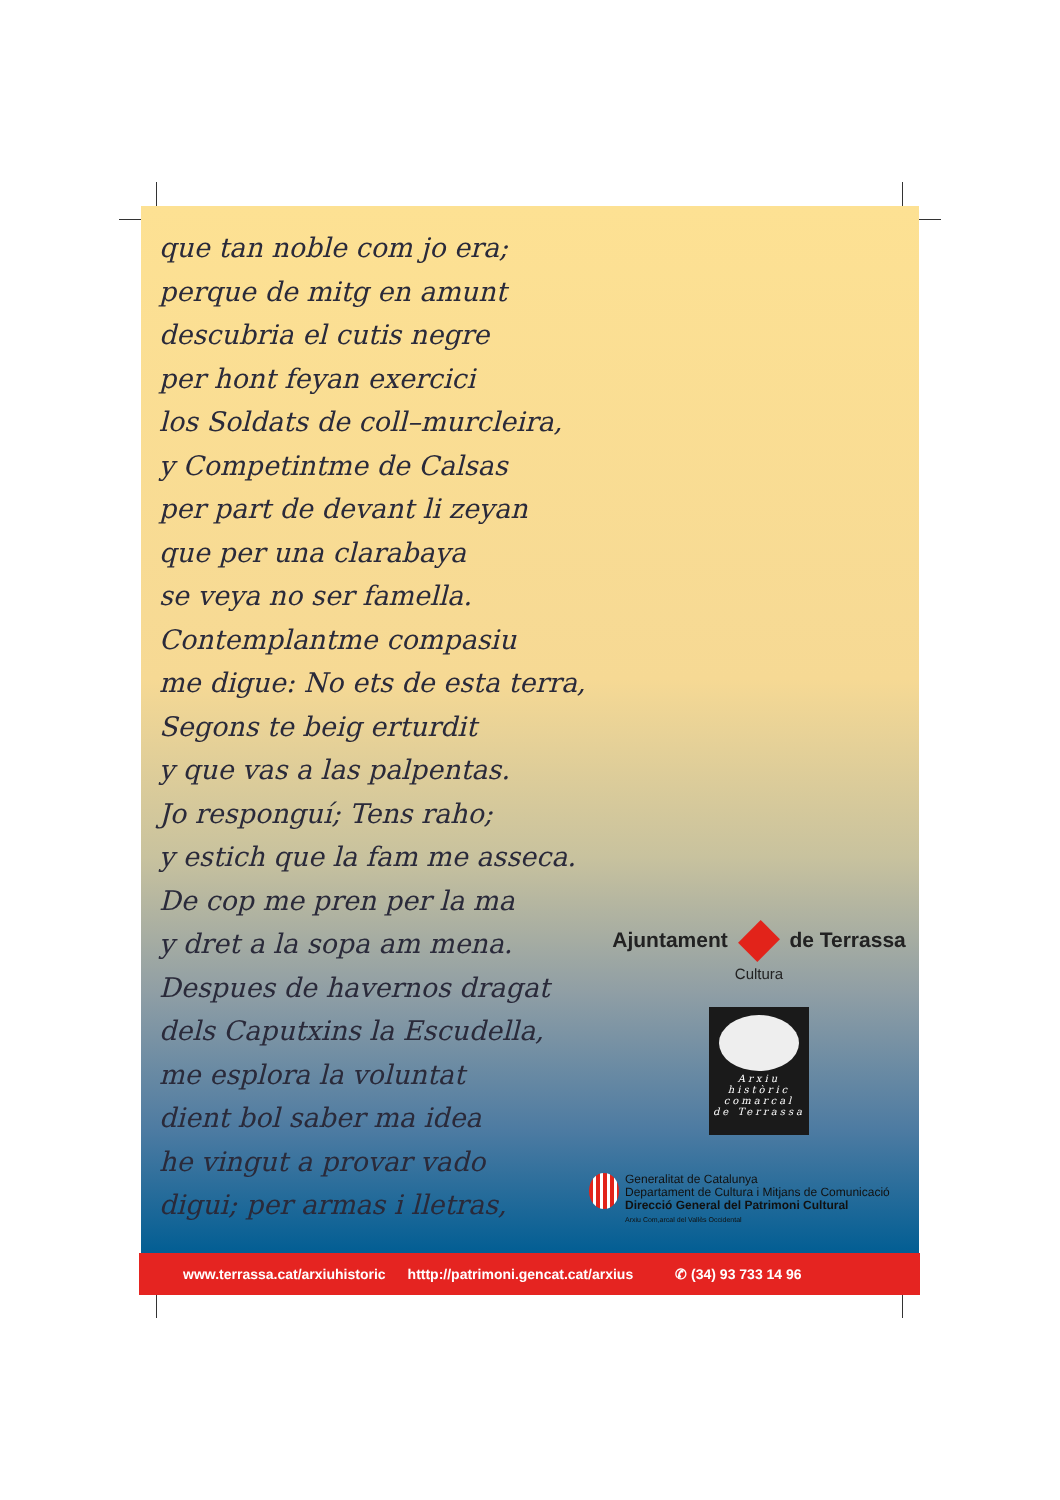que tan noble com jo era;
perque de mitg en amunt
descubria el cutis negre
per hont feyan exercici
los Soldats de coll–murcleira,
y Competintme de Calsas
per part de devant li zeyan
que per una clarabaya
se veya no ser famella.
Contemplantme compasiu
me digue: No ets de esta terra,
Segons te beig erturdit
y que vas a las palpentas.
Jo responguí; Tens raho;
y estich que la fam me asseca.
De cop me pren per la ma
y dret a la sopa am mena.
Despues de havernos dragat
dels Caputxins la Escudella,
me esplora la voluntat
dient bol saber ma idea
he vingut a provar vado
digui; per armas i lletras,
Ajuntament de Terrassa
Cultura
Arxiu
històric
comarcal
de Terrassa
Generalitat de Catalunya
Departament de Cultura i Mitjans de Comunicació
Direcció General del Patrimoni Cultural
Arxiu Com,arcal del Vallès Occidental
www.terrassa.cat/arxiuhistoric htttp://patrimoni.gencat.cat/arxius ✆ (34) 93 733 14 96